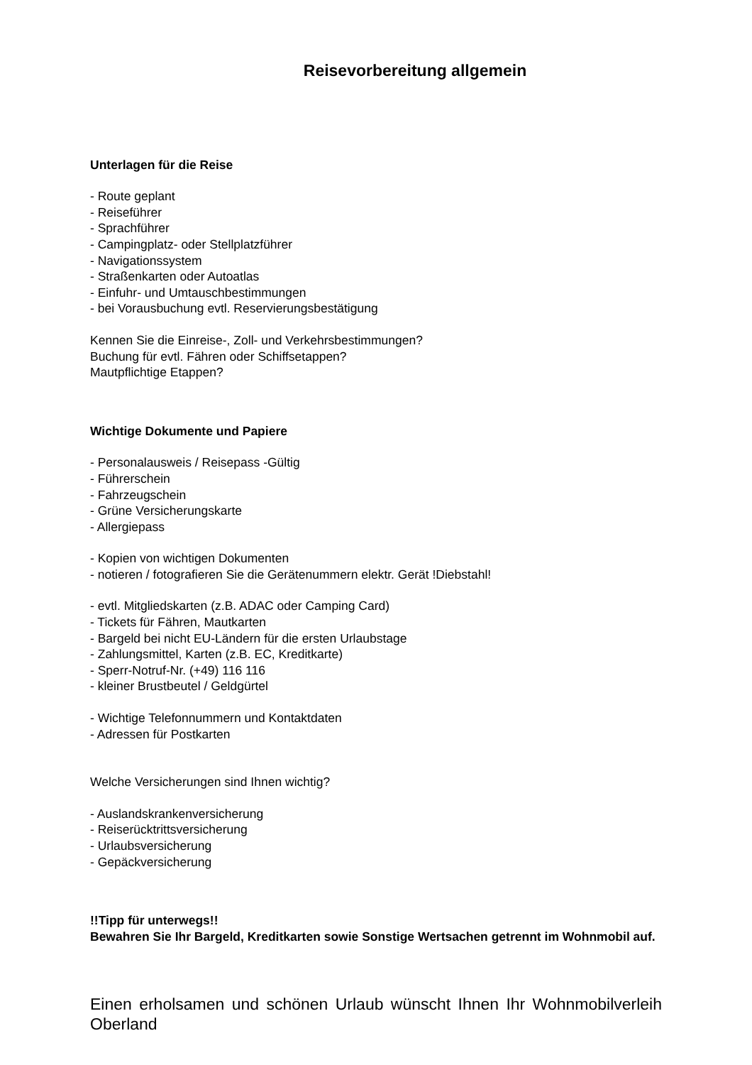Reisevorbereitung allgemein
Unterlagen für die Reise
- Route geplant
- Reiseführer
- Sprachführer
- Campingplatz- oder Stellplatzführer
- Navigationssystem
- Straßenkarten oder Autoatlas
- Einfuhr- und Umtauschbestimmungen
- bei Vorausbuchung evtl. Reservierungsbestätigung
Kennen Sie die Einreise-, Zoll- und Verkehrsbestimmungen?
Buchung für evtl. Fähren oder Schiffsetappen?
Mautpflichtige Etappen?
Wichtige Dokumente und Papiere
- Personalausweis / Reisepass -Gültig
- Führerschein
- Fahrzeugschein
- Grüne Versicherungskarte
- Allergiepass
- Kopien von wichtigen Dokumenten
- notieren / fotografieren Sie die Gerätenummern elektr. Gerät !Diebstahl!
- evtl. Mitgliedskarten (z.B. ADAC oder Camping Card)
- Tickets für Fähren, Mautkarten
- Bargeld bei nicht EU-Ländern für die ersten Urlaubstage
- Zahlungsmittel, Karten (z.B. EC, Kreditkarte)
- Sperr-Notruf-Nr. (+49) 116 116
- kleiner Brustbeutel / Geldgürtel
- Wichtige Telefonnummern und Kontaktdaten
- Adressen für Postkarten
Welche Versicherungen sind Ihnen wichtig?
- Auslandskrankenversicherung
- Reiserücktrittsversicherung
- Urlaubsversicherung
- Gepäckversicherung
!!Tipp für unterwegs!!
Bewahren Sie Ihr Bargeld, Kreditkarten sowie Sonstige Wertsachen getrennt im Wohnmobil auf.
Einen erholsamen und schönen Urlaub wünscht Ihnen Ihr Wohnmobilverleih Oberland